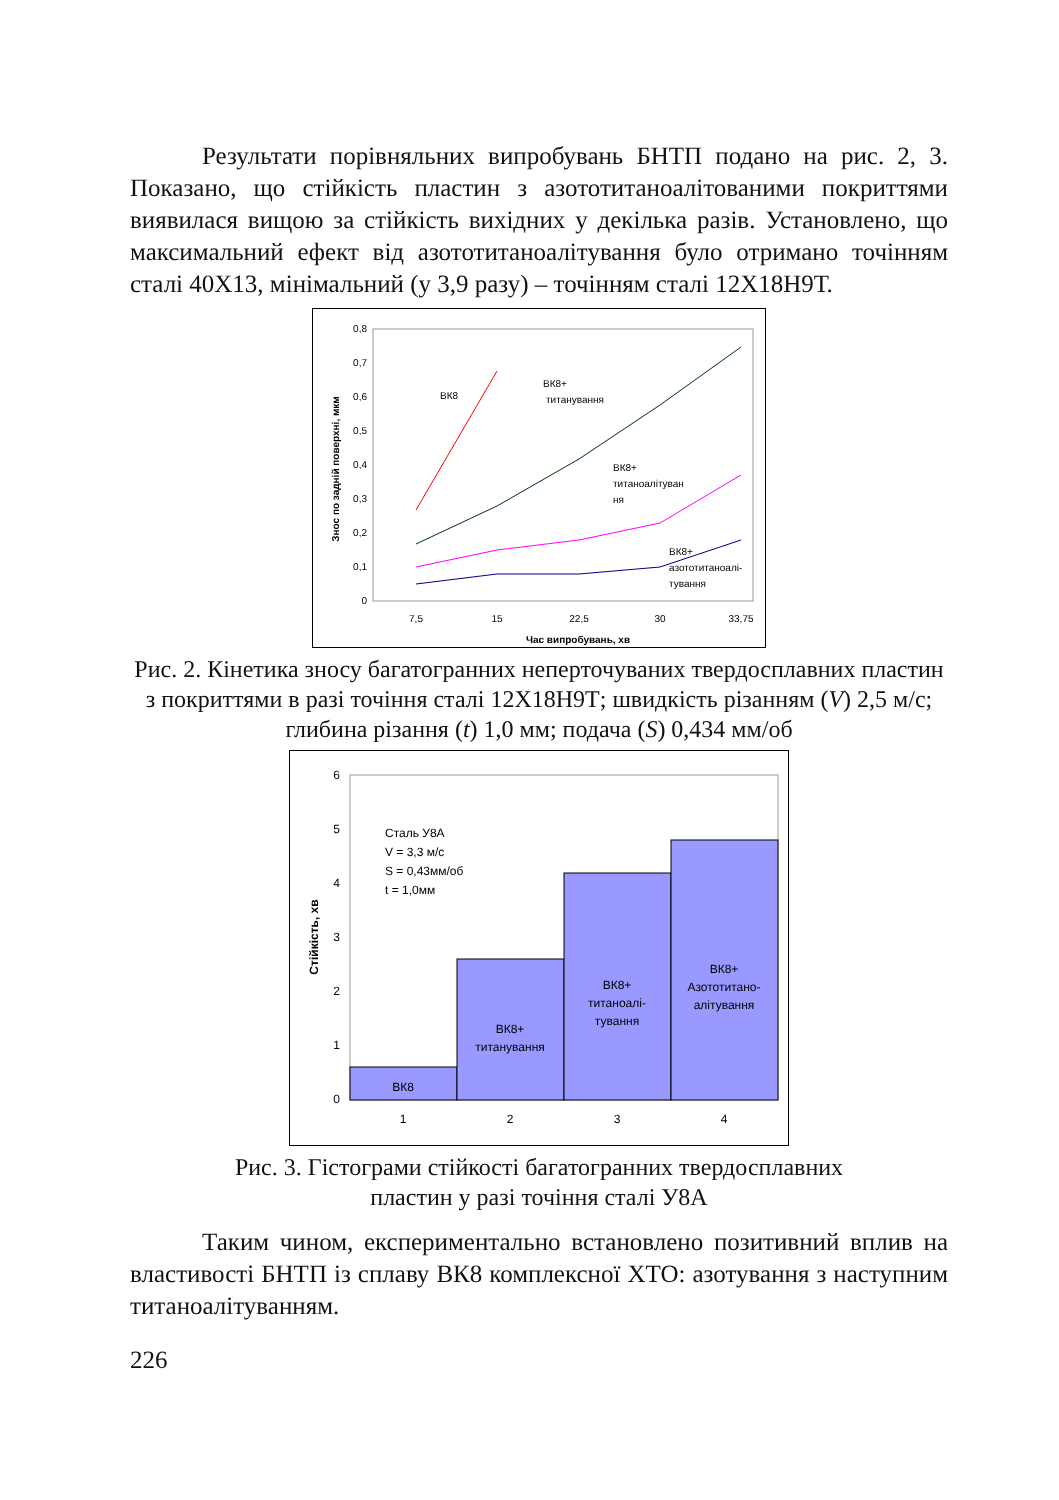Результати порівняльних випробувань БНТП подано на рис. 2, 3. Показано, що стійкість пластин з азототитаноалітованими покриттями виявилася вищою за стійкість вихідних у декілька разів. Установлено, що максимальний ефект від азототитаноалітування було отримано точінням сталі 40Х13, мінімальний (у 3,9 разу) – точінням сталі 12Х18Н9Т.
0
0,1
0,2
0,3
0,4
0,5
0,6
0,7
0,8
7,5
15
22,5
30
33,75
Час випробувань, хв
Знос по задній поверхні, мкм
ВК8
ВК8+
титанування
ВК8+
титаноалітуван
ня
ВК8+
азототитаноалі-
тування
Рис. 2. Кінетика зносу багатогранних неперточуваних твердосплавних пластин з покриттями в разі точіння сталі 12Х18Н9Т; швидкість різанням (V) 2,5 м/с; глибина різання (t) 1,0 мм; подача (S) 0,434 мм/об
0
1
2
3
4
5
6
1
2
3
4
ВК8
ВК8+
титанування
ВК8+
титаноалі-
тування
ВК8+
Азототитано-
алітування
Сталь У8А
V = 3,3 м/с
S = 0,43мм/об
t = 1,0мм
Стійкість, хв
Рис. 3. Гістограми стійкості багатогранних твердосплавних
пластин у разі точіння сталі У8А
Таким чином, експериментально встановлено позитивний вплив на властивості БНТП із сплаву ВК8 комплексної ХТО: азотування з наступним титаноалітуванням.
226